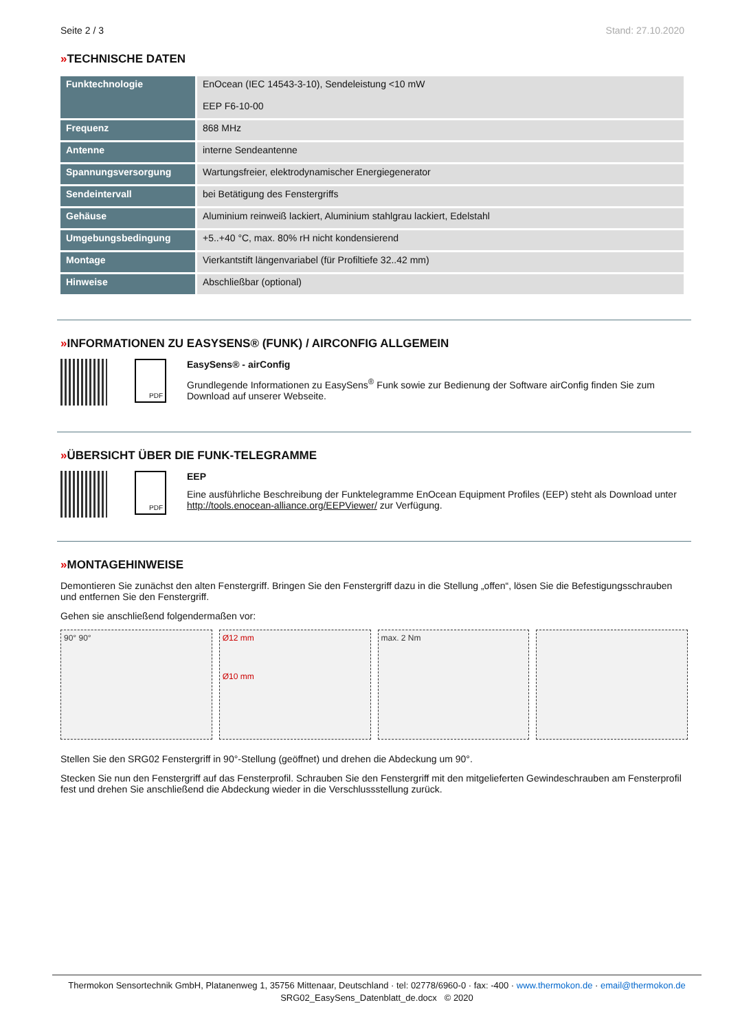Seite 2 / 3 Stand: 27.10.2020
»TECHNISCHE DATEN
| Funktechnologie | EnOcean (IEC 14543-3-10), Sendeleistung <10 mW EEP F6-10-00 |
| Frequenz | 868 MHz |
| Antenne | interne Sendeantenne |
| Spannungsversorgung | Wartungsfreier, elektrodynamischer Energiegenerator |
| Sendeintervall | bei Betätigung des Fenstergriffs |
| Gehäuse | Aluminium reinweiß lackiert, Aluminium stahlgrau lackiert, Edelstahl |
| Umgebungsbedingung | +5..+40 °C, max. 80% rH nicht kondensierend |
| Montage | Vierkantstift längenvariabel (für Profiltiefe 32..42 mm) |
| Hinweise | Abschließbar (optional) |
»INFORMATIONEN ZU EASYSENS® (FUNK) / AIRCONFIG ALLGEMEIN
PDF
EasySens® - airConfig
Grundlegende Informationen zu EasySens<sup>®</sup> Funk sowie zur Bedienung der Software airConfig finden Sie zum Download auf unserer Webseite.
»ÜBERSICHT ÜBER DIE FUNK-TELEGRAMME
PDF
EEP
Eine ausführliche Beschreibung der Funktelegramme EnOcean Equipment Profiles (EEP) steht als Download unter http://tools.enocean-alliance.org/EEPViewer/ zur Verfügung.
»MONTAGEHINWEISE
Demontieren Sie zunächst den alten Fenstergriff. Bringen Sie den Fenstergriff dazu in die Stellung „offen“, lösen Sie die Befestigungsschrauben und entfernen Sie den Fenstergriff.
Gehen sie anschließend folgendermaßen vor:
90° 90° Ø12 mm
Ø10 mm
max. 2 Nm
Stellen Sie den SRG02 Fenstergriff in 90°-Stellung (geöffnet) und drehen die Abdeckung um 90°.
Stecken Sie nun den Fenstergriff auf das Fensterprofil. Schrauben Sie den Fenstergriff mit den mitgelieferten Gewindeschrauben am Fensterprofil fest und drehen Sie anschließend die Abdeckung wieder in die Verschlussstellung zurück.
Thermokon Sensortechnik GmbH, Platanenweg 1, 35756 Mittenaar, Deutschland · tel: 02778/6960-0 · fax: -400 · www.thermokon.de · email@thermokon.de
SRG02_EasySens_Datenblatt_de.docx © 2020